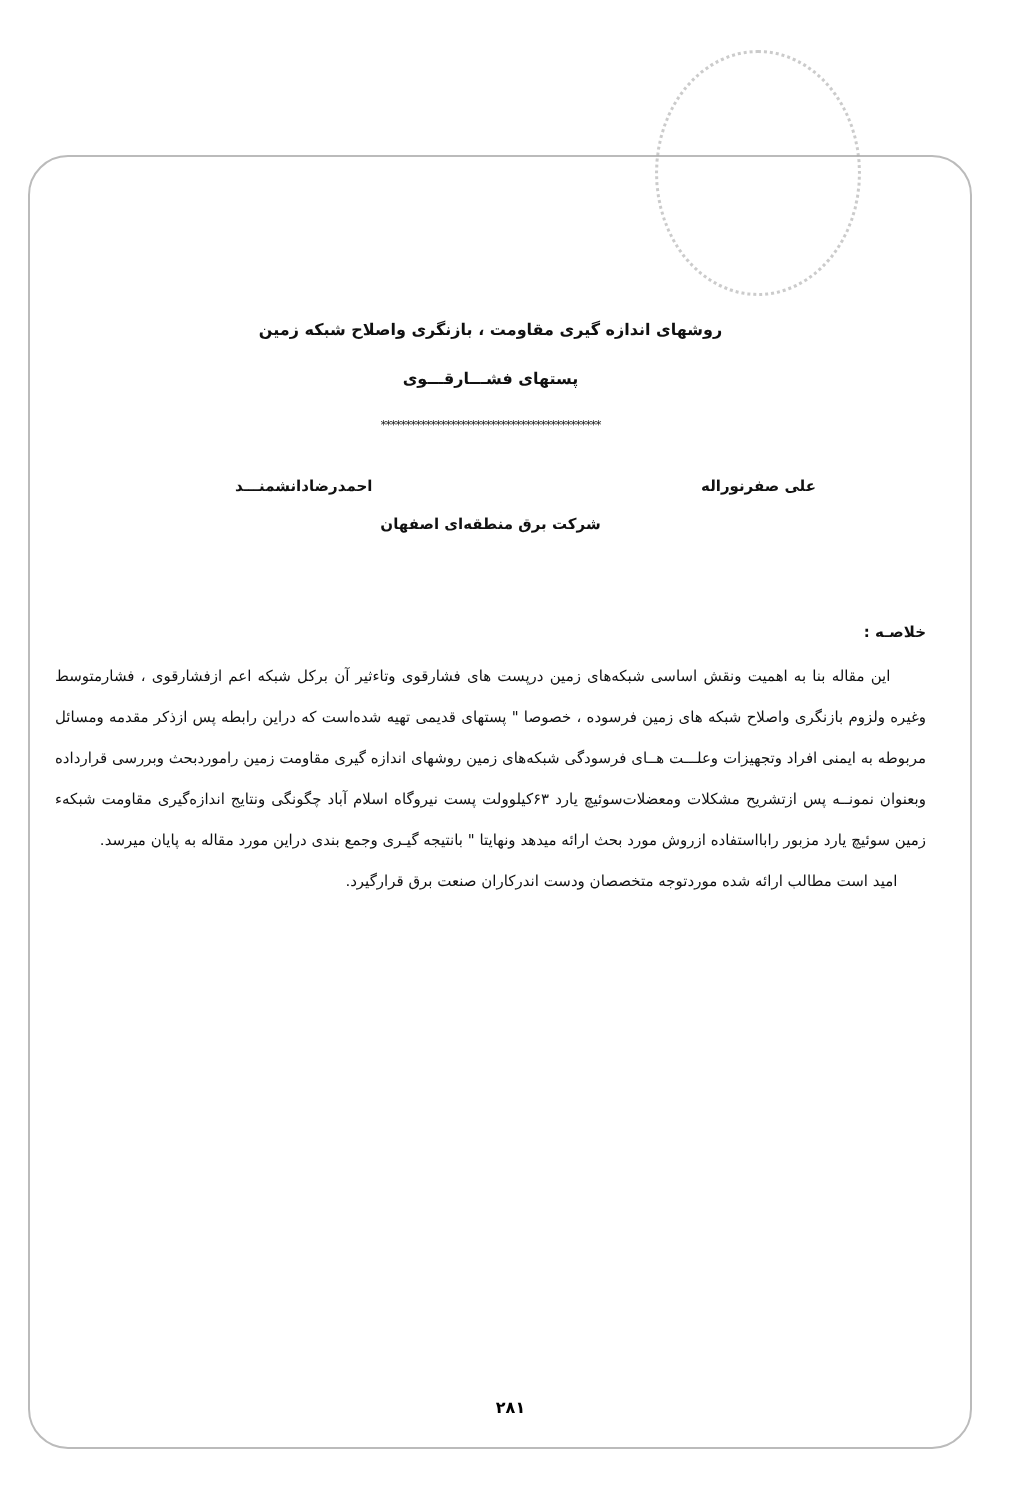روشهای اندازه گیری مقاومت ، بازنگری واصلاح شبکه زمین
پستهای فشـــارقـــوی
********************************************
علی صفرنوراله احمدرضادانشمنـــد
شرکت برق منطقه‌ای اصفهان
خلاصـه :
این مقاله بنا به اهمیت ونقش اساسی شبکه‌های زمین درپست های فشارقوی وتاءثیر آن برکل شبکه اعم ازفشارقوی ، فشارمتوسط وغیره ولزوم بازنگری واصلاح شبکه های زمین فرسوده ، خصوصا " پستهای قدیمی تهیه شده‌است که دراین رابطه پس ازذکر مقدمه ومسائل مربوطه به ایمنی افراد وتجهیزات وعلـــت هــای فرسودگی شبکه‌های زمین روشهای اندازه گیری مقاومت زمین راموردبحث وبررسی قرارداده وبعنوان نمونــه پس ازتشریح مشکلات ومعضلات‌سوئیچ یارد ۶۳کیلوولت پست نیروگاه اسلام آباد چگونگی ونتایج اندازه‌گیری مقاومت شبکهء زمین سوئیچ یارد مزبور رابااستفاده ازروش مورد بحث ارائه میدهد ونهایتا " بانتیجه گیـری وجمع بندی دراین مورد مقاله به پایان میرسد.
امید است مطالب ارائه شده موردتوجه متخصصان ودست اندرکاران صنعت برق قرارگیرد.
۲۸۱